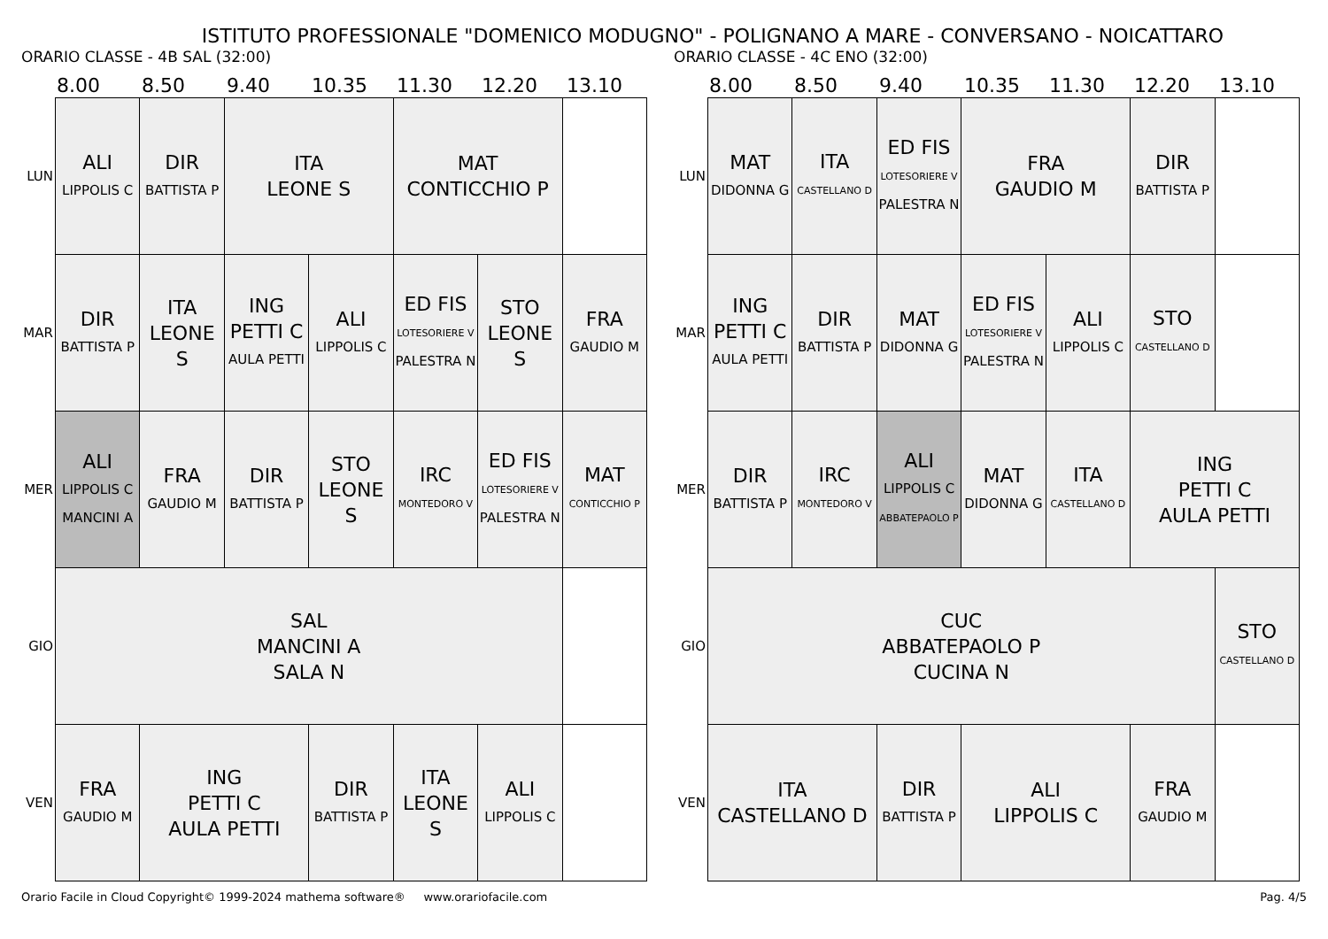ISTITUTO PROFESSIONALE "DOMENICO MODUGNO" - POLIGNANO A MARE - CONVERSANO - NOICATTARO
ORARIO CLASSE - 4B SAL (32:00)
8.00 8.50 9.40 10.35 11.30 12.20 13.10
| LUN | ALI LIPPOLIS C | DIR BATTISTA P | ITA LEONE S | | MAT CONTICCHIO P | | |
| MAR | DIR BATTISTA P | ITA LEONE S | ING PETTI C AULA PETTI | ALI LIPPOLIS C | ED FIS LOTESORIERE V PALESTRA N | STO LEONE S | FRA GAUDIO M |
| MER | ALI LIPPOLIS C MANCINI A | FRA GAUDIO M | DIR BATTISTA P | STO LEONE S | IRC MONTEDORO V | ED FIS LOTESORIERE V PALESTRA N | MAT CONTICCHIO P |
| GIO | SAL MANCINI A SALA N | | | | | | |
| VEN | FRA GAUDIO M | ING PETTI C AULA PETTI | | DIR BATTISTA P | ITA LEONE S | ALI LIPPOLIS C | |
ORARIO CLASSE - 4C ENO (32:00)
8.00 8.50 9.40 10.35 11.30 12.20 13.10
| LUN | MAT DIDONNA G | ITA CASTELLANO D | ED FIS LOTESORIERE V PALESTRA N | FRA GAUDIO M | | DIR BATTISTA P | |
| MAR | ING PETTI C AULA PETTI | DIR BATTISTA P | MAT DIDONNA G | ED FIS LOTESORIERE V PALESTRA N | ALI LIPPOLIS C | STO CASTELLANO D | |
| MER | DIR BATTISTA P | IRC MONTEDORO V | ALI LIPPOLIS C ABBATEPAOLO P | MAT DIDONNA G | ITA CASTELLANO D | ING PETTI C AULA PETTI | |
| GIO | CUC ABBATEPAOLO P CUCINA N | | | | | | STO CASTELLANO D |
| VEN | ITA CASTELLANO D | | DIR BATTISTA P | ALI LIPPOLIS C | | FRA GAUDIO M | |
Orario Facile in Cloud Copyright© 1999-2024 mathema software® www.orariofacile.com Pag. 4/5